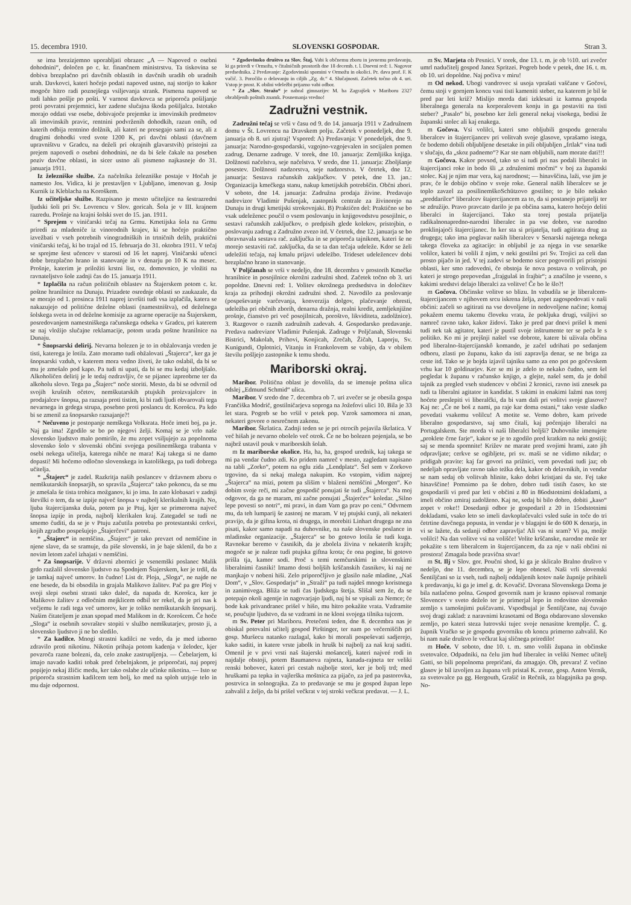15. decembra 1910. SLOVENSKI GOSPODAR. Stran 3.
se ima brezizjemno uporabljati obrazec „A — Napoved o osebni dohodnini“, določen po c. kr. finančnem ministrstvu. Ta tiskovina se dobiva brezplačno pri davčnih oblastih in davčnih uradih ob uradnih urah. Davkovci, kateri hočejo podati napoved ustno, naj storijo to kakor mogoče hitro radi poznejšega vsiljevanja strank. Pismena napoved se tudi lahko pošlje po pošti. V varnost davkovca se priporoča pošiljanje proti povratni prejemnici, ker zadene slučajna škoda pošiljalca. Istotako morajo oddati vse osebe, dobivajoče prejemke iz imovinskih predmetov ali imovinskih pravic, rentnini podvrženih dohodkih, razun onih, od katerih odbija rentnino dolžnik, ali kateri ne presegajo sami za se, ali z drugimi dohodki vred svote 1200 K, pri davčni oblasti (davčnem upravništvu v Gradcu, na deželi pri okrajnih glavarstvih) pristojni za prejem napovedi o osebni dohodnini, ne da bi šele čakale na poseben poziv davčne oblasti, in sicer ustno ali pismeno najkasneje do 31. januarja 1911.
Iz železniške službe. Za načelnika železniške postaje v Hočah je namesto Jos. Vidica, ki je prestavljen v Ljubljano, imenovan g. Josip Kurnik iz Kleblacha na Koroškem.
Iz učiteljske službe. Razpisano je mesto učiteljice na šestrazredni ljudski šoli pri Sv. Lovrencu v Slov. goricah. Šola je v III. krajnem razredu. Prošnje na krajni šolski svet do 15. jan. 1911.
* Sprejem v viničarski tečaj na Grmu. Kmetijska šola na Grmu priredi za mladeniče iz vinorodnih krajev, ki se hočejo praktično izvežbati v vseh potrebnih vinogradniških in trtničnih delih, praktični viničarski tečaj, ki bo trajal od 15. februarja do 31. oktobra 1911. V tečaj se sprejme šest učencev v starosti od 16 let naprej. Viničarski učenci dobe brezplačno hrano in stanovanje in v denarju po 10 K na mesec. Prošnje, katerim je priložiti krstni list, oz. domovnico, je vložiti na ravnateljstvo šole zadnji čas do 15. januarja 1911.
* Izplačila na račun političnih oblastev na Štajerskem potom c. kr. poštne hranilnice na Dunaju. Prizadete osrednje oblasti so zaukazale, da se morajo od 1. prosinca 1911 naprej izvršiti tudi vsa izplačila, katera se nakazujejo od politične deželne oblasti (namestništva), od deželnega šolskega sveta in od deželne komisije za agrarne operacije na Štajerskem, posredovanjem namestniškega računskega odseka v Gradcu, pri katerem se naj vložijo slučajne reklamacije, potom urada poštne hranilnice na Dunaju.
* Šnopsarski delirij. Nevarna bolezen je to in obžalovanja vreden je tisti, katerega je lotila. Zato moramo tudi obžalovati „Štajerca“, ker ga je šnopsarski vzduh, v katerem mora vedno živeti, že tako oslabil, da bi se mu je zmešalo pod kapo. Pa tudi ni upati, da bi se mu kedaj izboljšalo. Alkoholičen delirij je le tedaj ozdravljiv, če se pijanec izpreobrne ter da alkoholu slovo. Tega pa „Štajerc“ noče storiti. Mesto, da bi se odvrnil od svojih krušnih očetov, nemškutarskih ptujskih proizvajalcev in prodajalcev šnopsa, pa razsaja proti tistim, ki bi radi ljudi obvarovali tega nevarnega in grdega strupa, posebno proti poslancu dr. Korošcu. Pa kdo bi se zmenil za šnopsarsko razsajanje?!
* Nečuveno je postopanje nemškega Volksrata. Hoče imeti boj, pa je. Naj ga ima! Zgodilo se bo po njegovi želji. Komaj se je vrlo naše slovensko ljudstvo malo pomirilo, že mu zopet vsiljujejo za popolnoma slovensko šolo v slovenski občini svojega posilinemškega trabanta v osebi nekega učitelja, katerega nihče ne mara! Kaj takega si ne damo dopasti! Mi hočemo odločno slovenskega in katoliškega, pa tudi dobrega učitelja.
* „Štajerc“ je zadel. Razkritja naših poslancev v državnem zboru o nemškutarskih šnopsarjih, so spravila „Štajerca“ tako pokoncu, da se mu je zmešala še tista trohica možganov, ki jo ima. In zato klobasari v zadnji številki o tem, da se izpije največ šnopsa v najbolj klerikalnih krajih. No, ljuba štajercijanska duša, potem pa je Ptuj, kjer se primeroma največ šnopsa izpije in proda, najbolj klerikalen kraj. Zategadel se tudi ne smemo čuditi, da se je v Ptuju začutila potreba po protestantski cerkvi, kojih zgradbo pospešujejo „Štajerčevi“ patroni.
* „Štajerc“ in nemščina. „Štajerc“ je tako prevzet od nemščine in njene slave, da se sramuje, da piše slovenski, in je baje sklenil, da bo z novim letom začel izhajati v nemščini.
* Za šnopsarije. V državni zbornici je vsenemški poslanec Malik grdo razžalil slovensko ljudstvo na Spodnjem Štajerskem, ker je trdil, da je tamkaj največ umorov. In čudno! List dr. Ploja, „Sloga“, ne najde ne ene besede, da bi obsodila in grajala Malikovo žalitev. Pač pa gre Ploj v svoji slepi osebni strasti tako daleč, da napada dr. Korošca, ker je Malikovo žalitev z odločnim mejklicem odbil ter rekel, da je pri nas k večjemu le radi tega več umorov, ker je toliko nemškutarskih šnopsarij. Našim čitateljem je znan spopad med Malikom in dr. Korošcem. Če hoče „Sloga“ iz osebnih sovraštev stopiti v službo nemškutarjev, prosto ji, a slovensko ljudstvo ji ne bo sledilo.
* Za kadilce. Mnogi strastni kadilci ne vedo, da je med izborno zdravilo proti nikotinu. Nikotin prihaja potom kadenja v želodec, kjer povzroča razne bolezni, da, celo znake zastrupljenja. — Čebelarjem, ki imajo navado kaditi tobak pred čebelnjakom, je priporočati, naj poprej popijejo nekaj žličic medu, ker tako oslabe zle učinke nikotina. — Isto se priporoča strastnim kadilcem tem bolj, ko med na sploh utrjuje telo in mu daje odpornost.
* Zgodovinsko društvo za Slov. Štaj. Vabi k občnemu zboru in javnemu predavanju, ki ga priredi v Ormožu, v čitalničnih prostorih dne 18 decemb. t. l. Dnevni red: 1. Nagovor predsednika. 2 Predavanje: Zgodovinski spomini v Ormožu in okolici. Pr. dava prof. F. K vačič. 3. Poročilo o delovanju in ciljih „Zg. dr.“ 4. Slučajnosti. Začetek točno ob 4. uri. Vstop je prost. K obilni vdeležbi prijazno vabi odbor.
* Za „Slov. Stražo“ je nabral gimnazijec M. ba Zagrajšek v Mariboru 2327 obrabljenih poštnih znamk. Posnemanja vredno!
Zadružni vestnik.
Zadružni tečaj se vrši v času od 9. do 14. januarja 1911 v Zadružnem domu v Št. Lovrencu na Dravskem polju. Začetek v ponedeljek, dne 9. januarja ob 8. uri zjutraj! Vspored: A) Predavanja: V ponedeljek, dne 9. januarja: Narodno-gospodarski, vzgojno-vzgojevalen in socijalen pomen zadrug. Denarne zadruge. V torek, dne 10. januarja: Zemljiška knjiga. Dolžnosti načelstva, seje načelstva. V sredo, dne 11. januarja: Zboljšanje posestev. Dolžnosti nadzorstva, seje nadzorstva. V četrtek, dne 12. januarja: Sestava računskih zaključkov. V petek, dne 13. jan.: Organizacija kmečkega stanu, nakup kmetijskih potrebščin. Občni zbori. V soboto, dne 14. januarja: Zadružna prodaja živine. Predavajo nadrevizor Vladimir Pušenjak, zastopnik centrale za živinorejo na Dunaju in drugi kmetijski strokovnjaki. B) Praktičen del: Praktično se bo vsak udeleženec poučil o vsem poslovanju in knjigovodstvu posojilnic, o sestavi računskih zaključkov, o predpisih glede kolekov, pristojbin, o poslovanju zadrug z Zadružno zvezo itd. V četrtek, dne 12. januarja se bo obravnavala sestava rač. zaključka in se priporoča tajnikom, kateri še ne morejo sestaviti rač. zaključka, da se ta dan tečaja udeleže. Kdor se želi udeležiti tečaja, naj kmalu prijavi udeležbo. Trideset udeležencev dobi brezplačno hrano in stanovanje.
V Poljčanah se vrši v nedeljo, dne 18. decembra v prostorih Kmečke hranilnice in posojilnice okrožni zadružni shod. Začetek točno ob 3. uri popoldne. Dnevni red: 1. Volitev okrožnega predsedstva in določitev kraja za prihodnji okrožni zadružni shod. 2. Navodilo za poslovanje (pospeševanje varčevanja, konverzija dolgov, plačevanje obresti, udeležba pri občnih zborih, denarna dražnja, realni kredit, zemljeknjižne prošnje, čianstvo pri več posojilnicah, poroštvo, likviditeta, zadolžnice). 3. Razgovor o raznih zadružnih zadevah. 4. Gospodarsko predavanje. Predava nadrevizor Vladimir Pušenjak. Zadruge v Poljčanah, Slovenski Bistrici, Makolah, Prihovi, Konjicah, Zrečah, Žičah, Laporju, Sv. Kunigundi, Oplotnici, Vitanju in Frankolovem se vabijo, da v obilem številu pošljejo zastopnike k temu shodu.
Mariborski okraj.
Maribor. Politična oblast je dovolila, da se imenuje poštna ulica odslej „Edmund Schmid“ ulica.
Maribor. V sredo dne 7. decembra ob 7. uri zvečer se je obesila gospa Frančiška Modrič, gostilničarjeva soproga na Jožefovi ulici 10. Bila je 33 let stara. Pogreb se bo vršil v petek pop. Vzrok samomora ni znan, nekateri govore o nesrečnem zakonu.
Maribor. Škrlatica. Zadnji teden se je pri otrocih pojavila škrlatica. V več hišah je nevarno obolelo več otrok. Če ne bo bolezen pojenjala, se bo najbrž ustavil pouk v mariborskih šolah.
m Iz mariborske okolice. Ha, ha, ha, gospod urednik, kaj takega se mi pa vendar čudno zdi. Ko pridem namreč v mesto, zagledam napisano na tabli „Zorko“, potem na oglu zida „Lendplatz“. Šel sem v Zorkovo trgovino, da si nekaj malega nakupim. Ko vstopim, vidim najprej „Štajerca“ na mizi, potem pa slišim v blaženi nemščini „Morgen“. Ko dobim svoje reči, mi začne gospodič ponujati še tudi „Štajerca“. Na moj odgovor, da ga ne maram, mi začne ponujati „Štajerčev“ koledar. „Silno lepe povesti so notri“, mi pravi, in dam Vam ga prav po ceni.“ Odvrnem mu, da teh lumparij še zastonj ne maram. V tej ptujski cunji, ali nekateri pravijo, da je giftna krota, ni drugega, in morebiti Linhart drugega ne zna pisati, kakor samo napadi na duhovnike, na naše slovenske poslance in mladinske organizacije. „Štajerca“ se bo gotovo lotila še tudi kuga. Ravnokar beremo v časnikih, da je zbolela živina v nekaterih krajih; mogoče se je naleze tudi ptujska giftna krota; če ona pogine, bi gotovo prišla tja, kamor sodi. Proč s temi nemčurskimi in slovenskimi liberalnimi časniki! Imamo dosti boljših krščanskih časnikov, ki naj ne manjkajo v nobeni hiši. Zelo priporočljivo je glasilo naše mladine, „Naš Dom“, v „Slov. Gospodarju“ in „Straži“ pa tudi najdeš mnogo koristnega in zanimivega. Bliža se tudi čas ljudskega štetja. Slišal sem že, da se potepajo okoli agentje in nagovarjajo ljudi, naj bi se vpisali za Nemce; če bode kak privandranec prišel v hišo, mu hitro pokažite vrata. Vzdramite se, poučujte ljudstvo, da se vzdrami in ne kloni svojega tilnika tujcem.
m Sv. Peter pri Mariboru. Pretečeni teden, dne 8. decembra nas je obiskal potovalni učitelj gospod Pirštinger, ter nam po večerniščih pri gosp. Muršecu natanko razlagal, kako bi morali pospeševati sadjerejo, kako saditi, in katere vrste jabolk in hrušk bi najbolj za naš kraj saditi. Omenil je v prvi vrsti naš štajerski mošancelj, kateri najveé rodi in najdalje obstoji, potem Baumanova rajneta, kanada-rajneta ter veliki renski bobovec, kateri pri cestah najbolje stori, ker je bolj trd; med hruškami pa tepka in vajlerška moštnica za pijačo, za jed pa pastorovka, postrvica in solnograjka. Za to predavanje se mu je gospod župan lepo zahvalil z željo, da bi prišel večkrat v tej stroki večkrat predavat. — J. L.
m Sv. Marjeta ob Pesnici. V torek, dne 13. t. m. je ob ½10. uri zvečer umrl nadučitelj gospod Janez Spritzei. Pogreb bode v petek, dne 16. t. m. ob 10. uri dopoldne. Naj počiva v miru!
m Od nekod. Ubogi vandrovec si usoja vprašati vaščane v Gočovi, čemu stoji v gornjem koncu vasi tisti kameniti steber, na katerem je bil še pred par leti križ? Mislijo morda dati izklesati iz kamna gospoda liberalnega generala na korporalovem konju in ga postaviti na tisti steber? „Pasalo“ bi, posebno ker želi general nekaj visokega, bodisi že županski stolec ali kaj enakega.
m Gočova. Vsi volilci, kateri smo obljubili gospodu generalu liberalcev in štajercijancev pri volitvah svoje glasove, vprašamo istega, če bodemo dobili obljubljene desetake in pili obljubljen „frtlak“ vina tudi v slučaju, da „skoz padnemo“? Kar ste nam obljubili, nam morate dati!!!
m Gočova. Kakor povsod, tako so si tudi pri nas podali liberalci in štajercijanci roke in bodo šli „z združenimi močmi“ v boj za županski stolec. Kaj je njim mar vera, kaj narodnost; — hinavščina, laži, vse jim je prav, če le dobijo občino v svoje roke. General naših liberalcev se je toplo zavzel za posilinemškoSchützovo gostilno; to je bilo nekako „preddarilce“ liberalcev štajercijancem za to, da si postanejo prijatelji ter se združijo. Pravo pravcato darilo je pa občina sama, katero hočejo deliti liberalci in štajercijanci. Tako sta torej postala prijatelja radikalnonapredno-narodni liberalec in pa vse dobro, vse narodno proklinjajoči štajercijanec. In ker sta si prijatelja, tudi agitirata drug za drugega; tako ima poglavar naših liberalcev v Senarski najetega nekega takega človeka za agitacijo: in obljubil je za njega in vse senarške volilce, kateri bi volili ž njim, v neki gostilni pri Sv. Trojici za celi dan prosto pijačo in jed. V tej zadevi se bodemo sicer pogovorili pri pristojni oblasti, ker smo radovedni, če obstoja še nova postava o volitvah, po kateri je strogo prepovedan „frajgulaš in frajbir“; a značilno je vseeno, s kakimi sredstvi delajo liberalci za volitve! Če bo le šlo?!
m Gočova. Občinske volitve so blizu. In vzbudila se je liberalcem-štajercijancem v njihovem srcu iskrena želja, zopet zagospodovati v naši občini: začeli so agitirati na vse dovoljene in nedovoljene načine; komaj pokažem enemu takemu človeku vrata, že pokljuka drugi, vsiljivi so namreč ravno tako, kakor židovi. Tako je pred par dnevi prišel k meni tudi nek tak agitator, kateri je pustil svoje inštrumente ter se peča le s politiko. Ko mi je prejšnji naštel vse dobrote, katere bi uživala občina pod liberalno-štajercijanskô komando, je začel udrihati po sedanjem odboru, zlasti po županu, kako da isti zapravlja denar, se ne briga za ceste itd. Tako se je bojda izjavil tajniku samo za eno pot po gočevskem vrhu kar 10 goldinarjev. Ker se mi je zdelo to nekako čudno, sem šel pogledat k županu v računsko knjigo, a glejte, našel sem, da je dobil tajnik za pregled vseh studencev v občini 2 kronici, ravno isti znesek pa tudi ta liberalni agitator in kandidat. S takimi in enakimi lažmi nas torej hočete preslepiti vi liberalčki, da bi vam dali pri volitvi svoje glasove? Kaj ne: „Če ne boš z nami, pa raje kar doma ostani,“ tako veste sladko povedati vsakemu volilcu! A motite se. Vemo dobro, kam privede liberalno gospodarstvo, saj smo čitali, kaj počenjajo liberalci na Portugalskem. Ste morda vi naši liberalci boljši? Duhovnike imenujete „proklete črne farje“, kakor se je to zgodilo pred kratkim na neki gostiji; saj se menda spomnite! Križev ne marate pred svojimi hrami, zato jih odpravljate; cerkve se ogibljete, pri sv. maši se ne vidimo nikdar; o pridigah pravite: kaj far govori na prižnici, vem povedati tudi jaz; ob nedeljah opravljate ravno tako težka dela, kakor ob delavnikih, in vendar se nam sedaj ob volitvah hlinite, kako dobri kristjani da ste. Fej take hinavščine! Pomnimo pa še dobro, dobro tudi tistih časov, ko ste gospodarili vi pred par leti v občini z 80 in 86odstotnimi dokladami, a imeli občino zmiraj zadolženo. Kaj ne, sedaj bi bilo dobro, dobiti „kaso“ zopet v roke!! Dosedanji odbor je gospodaril z 20 in 15odstotnimi dokladami, vsako leto so imeli davkoplačevalci vsled suše in toče do tri četrtine davčnega popusta, in vendar je v blagajni še do 600 K denarja, in vi se lažete, da sedanji odbor zapravlja! Ali vas ni sram? Vi pa, možje volilci! Na dan volitve vsi na volišče! Volite krščanske, narodne može ter pokažite s tem liberalcem in štajercijancem, da za nje v naši občini ni prostora! Zmagala bode pravična stvar!
m St. Ilj v Slov. gor. Poučni shod, ki ga je sklicalo Bralno društvo v nedeljo, dne 11. decembra, se je lepo obnesel. Naši vrli slovenski Šentiljčani so iz vseh, tudi najbolj oddaljenih kotov naše župnije prihiteli k predavanju, ki ga je imel g. dr. Kovačič. Dvorana Slovenskega Doma je bila natlačeno polna. Gospod govornik nam je krasno opisoval romanje Slovencev v sveto deželo ter je primerjal lepo in rodovitno slovensko zemljo s tamošnjimi puščavami. Vspodbujal je Šentiljčane, naj čuvajo svoj dragi zaklad: z naravnimi krasotami od Boga obdarovano slovensko zemljo, po kateri steza lutrovski tujec svoje nenasitne kremplje. Č. g. župnik Vračko se je gospodu govorniku ob koncu primerno zahvalil. Ko bi nam naše društvo le večkrat kaj sličnega priredilo!
m Hoče. V soboto, dne 10. t. m. smo volili župana in občinske svetovalce. Odpadniki, na čelu jim hud liberalec in veliki Nemec učitelj Gatti, so bili popolnoma prepričani, da zmagajo. Oh, prevara! Z večino glasov je bil izvoljen za župana vrli pristaš K. zveze, gosp. Anton Vernik, za svetovalce pa gg. Hergouth, Grašič in Rečnik, za blagajnika pa gosp. No-